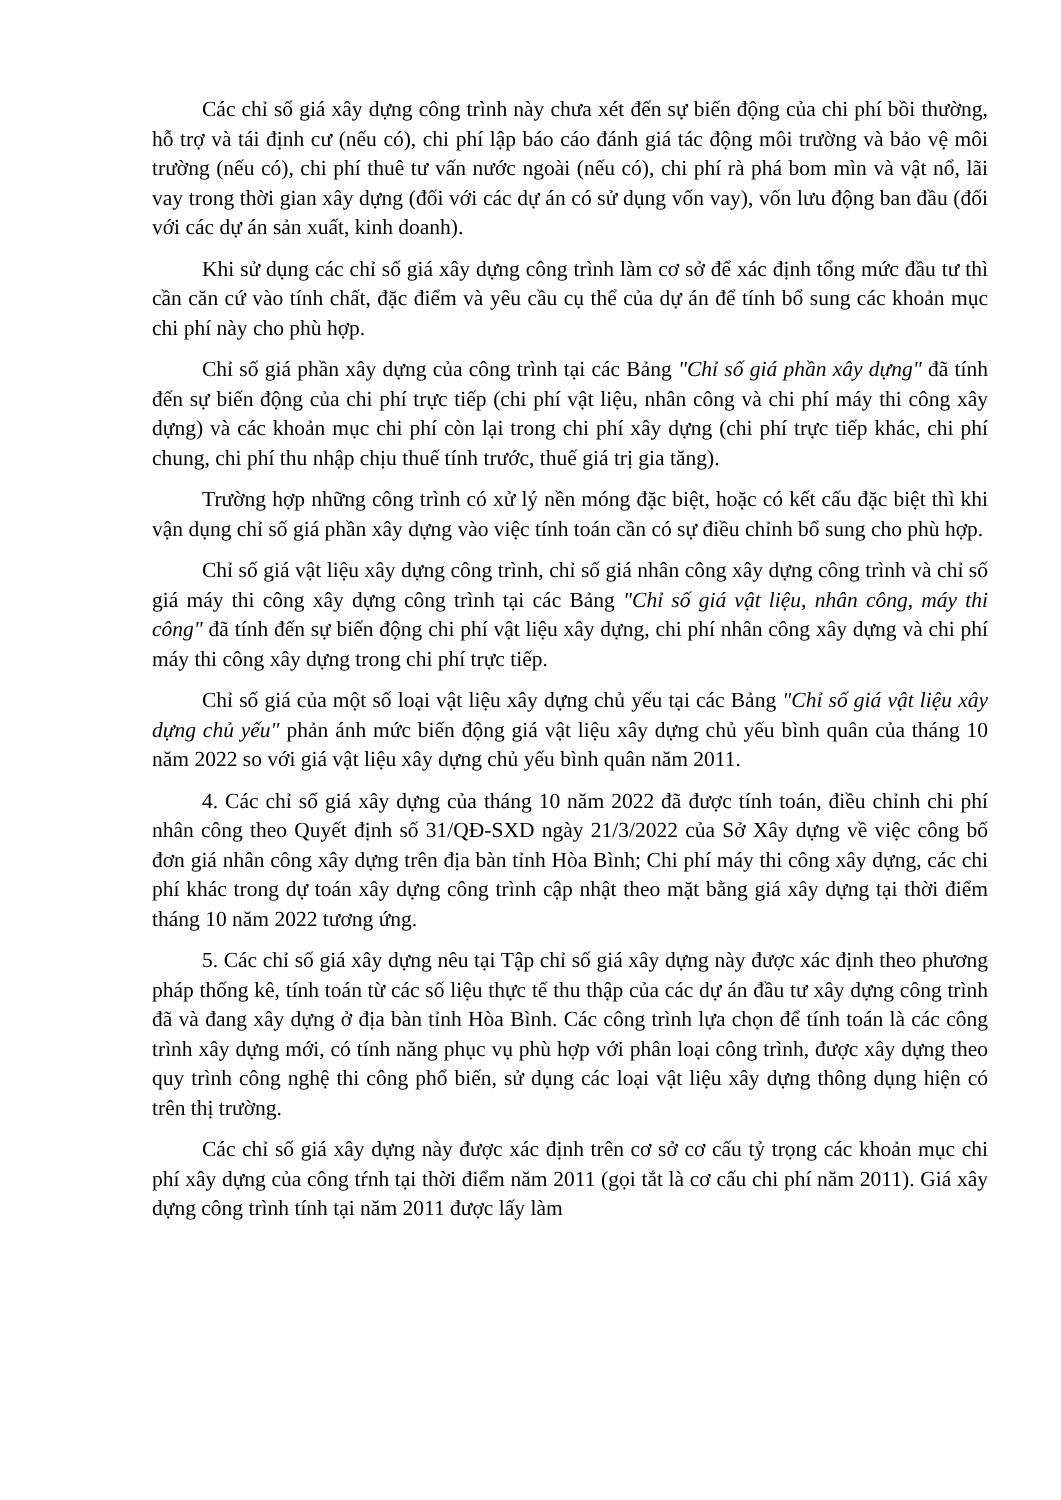Các chỉ số giá xây dựng công trình này chưa xét đến sự biến động của chi phí bồi thường, hỗ trợ và tái định cư (nếu có), chi phí lập báo cáo đánh giá tác động môi trường và bảo vệ môi trường (nếu có), chi phí thuê tư vấn nước ngoài (nếu có), chi phí rà phá bom mìn và vật nổ, lãi vay trong thời gian xây dựng (đối với các dự án có sử dụng vốn vay), vốn lưu động ban đầu (đối với các dự án sản xuất, kinh doanh).
Khi sử dụng các chỉ số giá xây dựng công trình làm cơ sở để xác định tổng mức đầu tư thì cần căn cứ vào tính chất, đặc điểm và yêu cầu cụ thể của dự án để tính bổ sung các khoản mục chi phí này cho phù hợp.
Chỉ số giá phần xây dựng của công trình tại các Bảng "Chỉ số giá phần xây dựng" đã tính đến sự biến động của chi phí trực tiếp (chi phí vật liệu, nhân công và chi phí máy thi công xây dựng) và các khoản mục chi phí còn lại trong chi phí xây dựng (chi phí trực tiếp khác, chi phí chung, chi phí thu nhập chịu thuế tính trước, thuế giá trị gia tăng).
Trường hợp những công trình có xử lý nền móng đặc biệt, hoặc có kết cấu đặc biệt thì khi vận dụng chỉ số giá phần xây dựng vào việc tính toán cần có sự điều chỉnh bổ sung cho phù hợp.
Chỉ số giá vật liệu xây dựng công trình, chỉ số giá nhân công xây dựng công trình và chỉ số giá máy thi công xây dựng công trình tại các Bảng "Chỉ số giá vật liệu, nhân công, máy thi công" đã tính đến sự biến động chi phí vật liệu xây dựng, chi phí nhân công xây dựng và chi phí máy thi công xây dựng trong chi phí trực tiếp.
Chỉ số giá của một số loại vật liệu xây dựng chủ yếu tại các Bảng "Chỉ số giá vật liệu xây dựng chủ yếu" phản ánh mức biến động giá vật liệu xây dựng chủ yếu bình quân của tháng 10 năm 2022 so với giá vật liệu xây dựng chủ yếu bình quân năm 2011.
4. Các chỉ số giá xây dựng của tháng 10 năm 2022 đã được tính toán, điều chỉnh chi phí nhân công theo Quyết định số 31/QĐ-SXD ngày 21/3/2022 của Sở Xây dựng về việc công bố đơn giá nhân công xây dựng trên địa bàn tỉnh Hòa Bình; Chi phí máy thi công xây dựng, các chi phí khác trong dự toán xây dựng công trình cập nhật theo mặt bằng giá xây dựng tại thời điểm tháng 10 năm 2022 tương ứng.
5. Các chỉ số giá xây dựng nêu tại Tập chỉ số giá xây dựng này được xác định theo phương pháp thống kê, tính toán từ các số liệu thực tế thu thập của các dự án đầu tư xây dựng công trình đã và đang xây dựng ở địa bàn tỉnh Hòa Bình. Các công trình lựa chọn để tính toán là các công trình xây dựng mới, có tính năng phục vụ phù hợp với phân loại công trình, được xây dựng theo quy trình công nghệ thi công phổ biến, sử dụng các loại vật liệu xây dựng thông dụng hiện có trên thị trường.
Các chỉ số giá xây dựng này được xác định trên cơ sở cơ cấu tỷ trọng các khoản mục chi phí xây dựng của công tŕnh tại thời điểm năm 2011 (gọi tắt là cơ cấu chi phí năm 2011). Giá xây dựng công trình tính tại năm 2011 được lấy làm